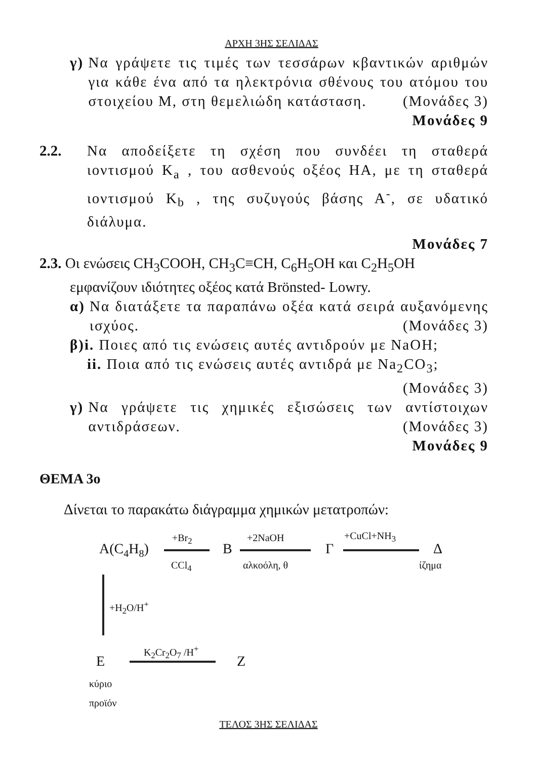ΑΡΧΗ 3ΗΣ ΣΕΛΙΔΑΣ
γ) Να γράψετε τις τιμές των τεσσάρων κβαντικών αριθμών για κάθε ένα από τα ηλεκτρόνια σθένους του ατόμου του στοιχείου Μ, στη θεμελιώδη κατάσταση. (Μονάδες 3)
Μονάδες 9
2.2. Να αποδείξετε τη σχέση που συνδέει τη σταθερά ιοντισμού K<sub>a</sub> , του ασθενούς οξέος ΗΑ, με τη σταθερά ιοντισμού K<sub>b</sub> , της συζυγούς βάσης Α<sup>-</sup>, σε υδατικό διάλυμα.
Μονάδες 7
2.3. Οι ενώσεις CH<sub>3</sub>COOH, CH<sub>3</sub>C≡CH, C<sub>6</sub>H<sub>5</sub>OH και C<sub>2</sub>H<sub>5</sub>OH
εμφανίζουν ιδιότητες οξέος κατά Brönsted- Lowry.
α) Να διατάξετε τα παραπάνω οξέα κατά σειρά αυξανόμενης ισχύος. (Μονάδες 3)
β)i. Ποιες από τις ενώσεις αυτές αντιδρούν με NaOH;
ii. Ποια από τις ενώσεις αυτές αντιδρά με Na<sub>2</sub>CO<sub>3</sub>;
(Μονάδες 3)
γ) Να γράψετε τις χημικές εξισώσεις των αντίστοιχων αντιδράσεων. (Μονάδες 3)
Μονάδες 9
ΘΕΜΑ 3ο
Δίνεται το παρακάτω διάγραμμα χημικών μετατροπών:
Α(C<sub>4</sub>H<sub>8</sub>)
+Br<sub>2</sub>
CCl<sub>4</sub>
Β
+2NaOH
αλκοόλη, θ
Γ
+CuCl+NH<sub>3</sub>
Δ
ίζημα
+H<sub>2</sub>O/H<sup>+</sup>
Ε
K<sub>2</sub>Cr<sub>2</sub>O<sub>7</sub> /H<sup>+</sup>
Ζ
κύριο
προϊόν
ΤΕΛΟΣ 3ΗΣ ΣΕΛΙΔΑΣ